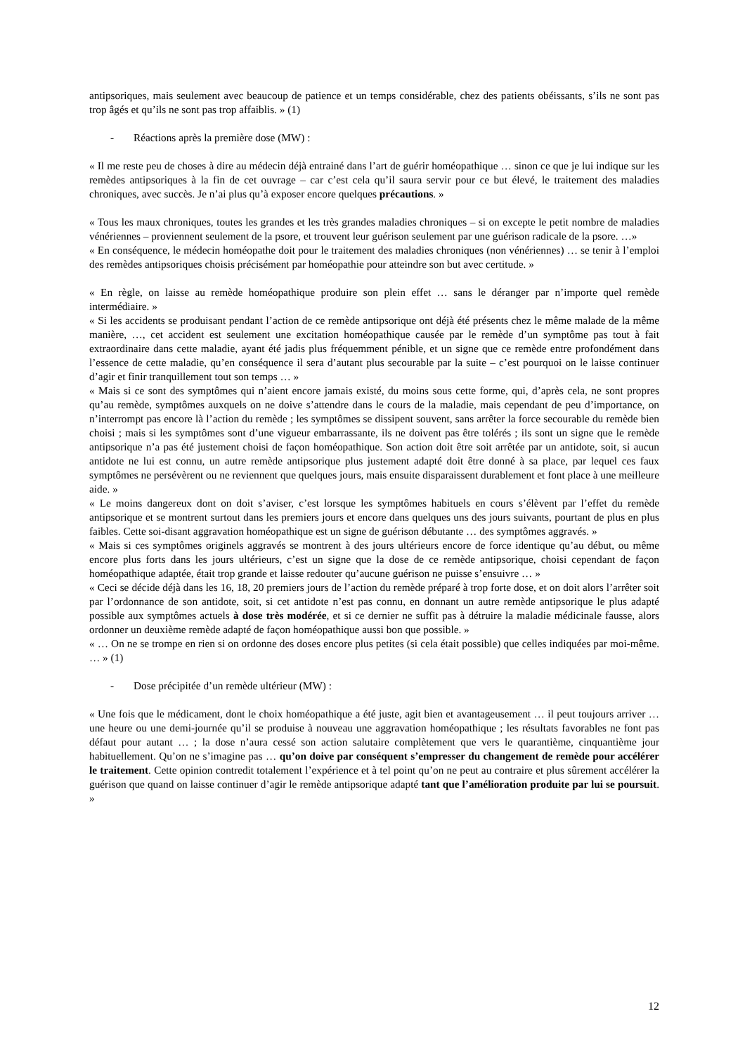antipsoriques, mais seulement avec beaucoup de patience et un temps considérable, chez des patients obéissants, s’ils ne sont pas trop âgés et qu’ils ne sont pas trop affaiblis. » (1)
- Réactions après la première dose (MW) :
« Il me reste peu de choses à dire au médecin déjà entrainé dans l’art de guérir homéopathique … sinon ce que je lui indique sur les remèdes antipsoriques à la fin de cet ouvrage – car c’est cela qu’il saura servir pour ce but élevé, le traitement des maladies chroniques, avec succès. Je n’ai plus qu’à exposer encore quelques précautions. »
« Tous les maux chroniques, toutes les grandes et les très grandes maladies chroniques – si on excepte le petit nombre de maladies vénériennes – proviennent seulement de la psore, et trouvent leur guérison seulement par une guérison radicale de la psore. …»
« En conséquence, le médecin homéopathe doit pour le traitement des maladies chroniques (non vénériennes) … se tenir à l’emploi des remèdes antipsoriques choisis précisément par homéopathie pour atteindre son but avec certitude. »
« En règle, on laisse au remède homéopathique produire son plein effet … sans le déranger par n’importe quel remède intermédiaire. »
« Si les accidents se produisant pendant l’action de ce remède antipsorique ont déjà été présents chez le même malade de la même manière, …, cet accident est seulement une excitation homéopathique causée par le remède d’un symptôme pas tout à fait extraordinaire dans cette maladie, ayant été jadis plus fréquemment pénible, et un signe que ce remède entre profondément dans l’essence de cette maladie, qu’en conséquence il sera d’autant plus secourable par la suite – c’est pourquoi on le laisse continuer d’agir et finir tranquillement tout son temps … »
« Mais si ce sont des symptômes qui n’aient encore jamais existé, du moins sous cette forme, qui, d’après cela, ne sont propres qu’au remède, symptômes auxquels on ne doive s’attendre dans le cours de la maladie, mais cependant de peu d’importance, on n’interrompt pas encore là l’action du remède ; les symptômes se dissipent souvent, sans arrêter la force secourable du remède bien choisi ; mais si les symptômes sont d’une vigueur embarrassante, ils ne doivent pas être tolérés ; ils sont un signe que le remède antipsorique n’a pas été justement choisi de façon homéopathique. Son action doit être soit arrêtée par un antidote, soit, si aucun antidote ne lui est connu, un autre remède antipsorique plus justement adapté doit être donné à sa place, par lequel ces faux symptômes ne persévèrent ou ne reviennent que quelques jours, mais ensuite disparaissent durablement et font place à une meilleure aide. »
« Le moins dangereux dont on doit s’aviser, c’est lorsque les symptômes habituels en cours s’élèvent par l’effet du remède antipsorique et se montrent surtout dans les premiers jours et encore dans quelques uns des jours suivants, pourtant de plus en plus faibles. Cette soi-disant aggravation homéopathique est un signe de guérison débutante … des symptômes aggravés. »
« Mais si ces symptômes originels aggravés se montrent à des jours ultérieurs encore de force identique qu’au début, ou même encore plus forts dans les jours ultérieurs, c’est un signe que la dose de ce remède antipsorique, choisi cependant de façon homéopathique adaptée, était trop grande et laisse redouter qu’aucune guérison ne puisse s’ensuivre … »
« Ceci se décide déjà dans les 16, 18, 20 premiers jours de l’action du remède préparé à trop forte dose, et on doit alors l’arrêter soit par l’ordonnance de son antidote, soit, si cet antidote n’est pas connu, en donnant un autre remède antipsorique le plus adapté possible aux symptômes actuels à dose très modérée, et si ce dernier ne suffit pas à détruire la maladie médicinale fausse, alors ordonner un deuxième remède adapté de façon homéopathique aussi bon que possible. »
« … On ne se trompe en rien si on ordonne des doses encore plus petites (si cela était possible) que celles indiquées par moi-même. … » (1)
- Dose précipitée d’un remède ultérieur (MW) :
« Une fois que le médicament, dont le choix homéopathique a été juste, agit bien et avantageusement … il peut toujours arriver … une heure ou une demi-journée qu’il se produise à nouveau une aggravation homéopathique ; les résultats favorables ne font pas défaut pour autant … ; la dose n’aura cessé son action salutaire complètement que vers le quarantième, cinquantième jour habituellement. Qu’on ne s’imagine pas … qu’on doive par conséquent s’empresser du changement de remède pour accélérer le traitement. Cette opinion contredit totalement l’expérience et à tel point qu’on ne peut au contraire et plus sûrement accélérer la guérison que quand on laisse continuer d’agir le remède antipsorique adapté tant que l’amélioration produite par lui se poursuit. »
12